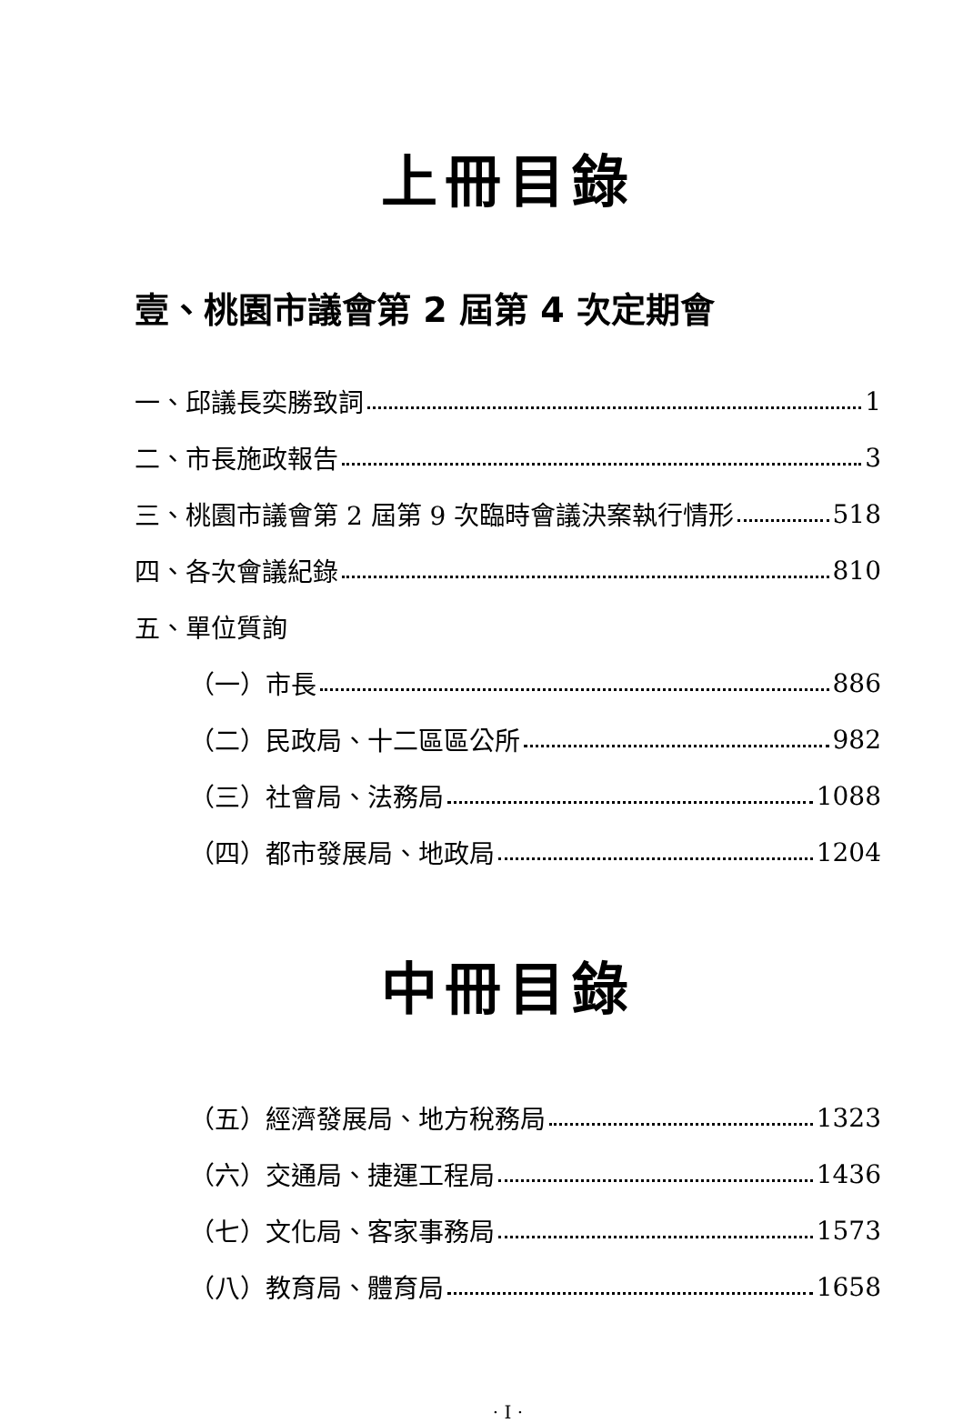上冊目錄
壹、桃園市議會第 2 屆第 4 次定期會
一、邱議長奕勝致詞 1
二、市長施政報告 3
三、桃園市議會第 2 屆第 9 次臨時會議決案執行情形 518
四、各次會議紀錄 810
五、單位質詢
（一）市長 886
（二）民政局、十二區區公所 982
（三）社會局、法務局 1088
（四）都市發展局、地政局 1204
中冊目錄
（五）經濟發展局、地方稅務局 1323
（六）交通局、捷運工程局 1436
（七）文化局、客家事務局 1573
（八）教育局、體育局 1658
· I ·